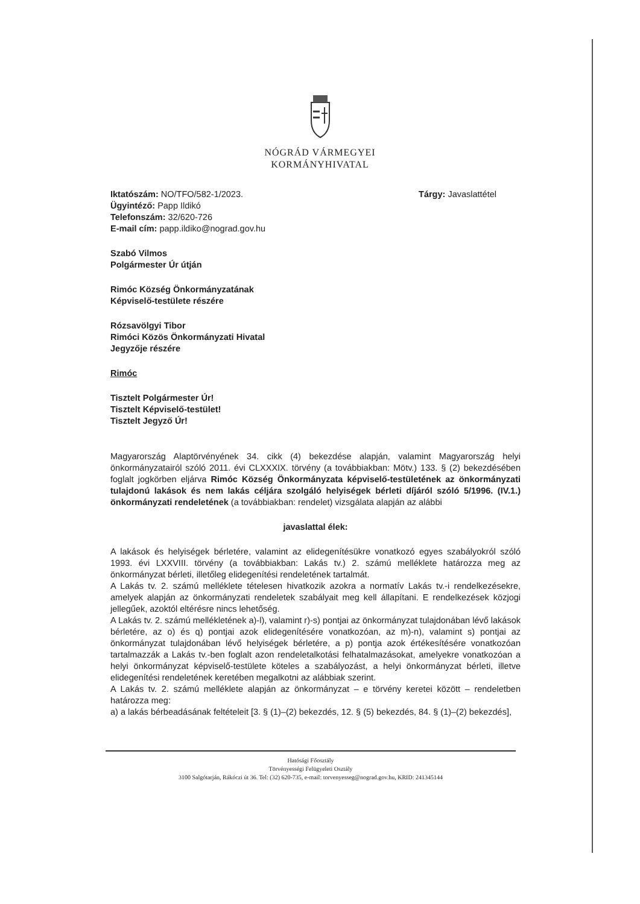NÓGRÁD VÁRMEGYEI
KORMÁNYHIVATAL
Iktatószám: NO/TFO/582-1/2023.
Ügyintéző: Papp Ildikó
Telefonszám: 32/620-726
E-mail cím: papp.ildiko@nograd.gov.hu
Tárgy: Javaslattétel
Szabó Vilmos
Polgármester Úr útján
Rimóc Község Önkormányzatának
Képviselő-testülete részére
Rózsavölgyi Tibor
Rimóci Közös Önkormányzati Hivatal
Jegyzője részére
Rimóc
Tisztelt Polgármester Úr!
Tisztelt Képviselő-testület!
Tisztelt Jegyző Úr!
Magyarország Alaptörvényének 34. cikk (4) bekezdése alapján, valamint Magyarország helyi önkormányzatairól szóló 2011. évi CLXXXIX. törvény (a továbbiakban: Mötv.) 133. § (2) bekezdésében foglalt jogkörben eljárva Rimóc Község Önkormányzata képviselő-testületének az önkormányzati tulajdonú lakások és nem lakás céljára szolgáló helyiségek bérleti díjáról szóló 5/1996. (IV.1.) önkormányzati rendeletének (a továbbiakban: rendelet) vizsgálata alapján az alábbi
javaslattal élek:
A lakások és helyiségek bérletére, valamint az elidegenítésükre vonatkozó egyes szabályokról szóló 1993. évi LXXVIII. törvény (a továbbiakban: Lakás tv.) 2. számú melléklete határozza meg az önkormányzat bérleti, illetőleg elidegenítési rendeletének tartalmát.
A Lakás tv. 2. számú melléklete tételesen hivatkozik azokra a normatív Lakás tv.-i rendelkezésekre, amelyek alapján az önkormányzati rendeletek szabályait meg kell állapítani. E rendelkezések közjogi jellegűek, azoktól eltérésre nincs lehetőség.
A Lakás tv. 2. számú mellékletének a)-l), valamint r)-s) pontjai az önkormányzat tulajdonában lévő lakások bérletére, az o) és q) pontjai azok elidegenítésére vonatkozóan, az m)-n), valamint s) pontjai az önkormányzat tulajdonában lévő helyiségek bérletére, a p) pontja azok értékesítésére vonatkozóan tartalmazzák a Lakás tv.-ben foglalt azon rendeletalkotási felhatalmazásokat, amelyekre vonatkozóan a helyi önkormányzat képviselő-testülete köteles a szabályozást, a helyi önkormányzat bérleti, illetve elidegenítési rendeletének keretében megalkotni az alábbiak szerint.
A Lakás tv. 2. számú melléklete alapján az önkormányzat – e törvény keretei között – rendeletben határozza meg:
a) a lakás bérbeadásának feltételeit [3. § (1)–(2) bekezdés, 12. § (5) bekezdés, 84. § (1)–(2) bekezdés],
Hatósági Főosztály
Törvényességi Felügyeleti Osztály
3100 Salgótarján, Rákóczi út 36. Tel: (32) 620-735, e-mail: torvenyesseg@nograd.gov.hu, KRID: 241345144